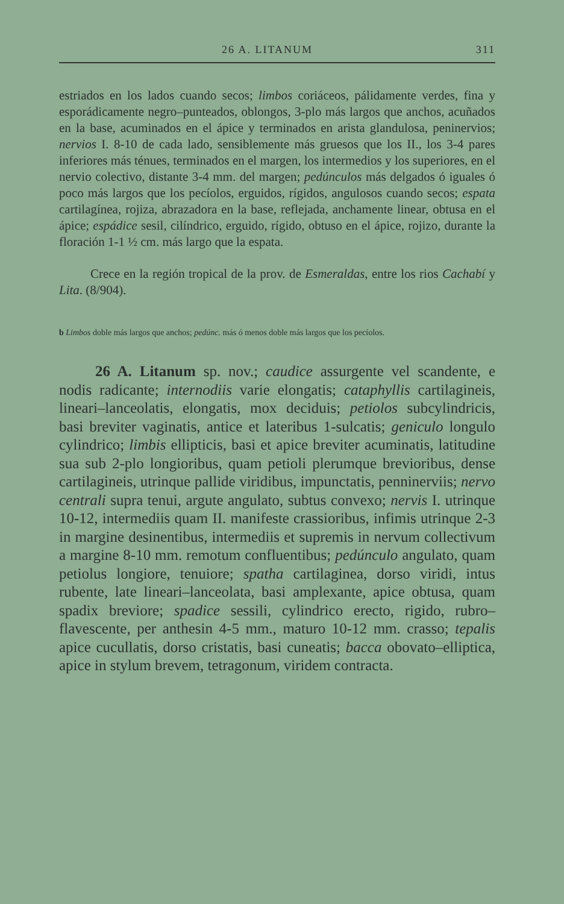26 A. LITANUM 311
estriados en los lados cuando secos; limbos coriáceos, pálidamente verdes, fina y esporádicamente negro–punteados, oblongos, 3-plo más largos que anchos, acuñados en la base, acuminados en el ápice y terminados en arista glandulosa, peninervios; nervios I. 8-10 de cada lado, sensiblemente más gruesos que los II., los 3-4 pares inferiores más ténues, terminados en el margen, los intermedios y los superiores, en el nervio colectivo, distante 3-4 mm. del margen; pedúnculos más delgados ó iguales ó poco más largos que los pecíolos, erguidos, rígidos, angulosos cuando secos; espata cartilagínea, rojiza, abrazadora en la base, reflejada, anchamente linear, obtusa en el ápice; espádice sesil, cilíndrico, erguido, rígido, obtuso en el ápice, rojizo, durante la floración 1-1 ½ cm. más largo que la espata.
Crece en la región tropical de la prov. de Esmeraldas, entre los rios Cachabí y Lita. (8/904).
b Limbos doble más largos que anchos; pedúnc. más ó menos doble más largos que los pecíolos.
26 A. Litanum sp. nov.; caudice assurgente vel scandente, e nodis radicante; internodiis varie elongatis; cataphyllis cartilagineis, lineari–lanceolatis, elongatis, mox deciduis; petiolos subcylindricis, basi breviter vaginatis, antice et lateribus 1-sulcatis; geniculo longulo cylindrico; limbis ellipticis, basi et apice breviter acuminatis, latitudine sua sub 2-plo longioribus, quam petioli plerumque brevioribus, dense cartilagineis, utrinque pallide viridibus, impunctatis, penninerviis; nervo centrali supra tenui, argute angulato, subtus convexo; nervis I. utrinque 10-12, intermediis quam II. manifeste crassioribus, infimis utrinque 2-3 in margine desinentibus, intermediis et supremis in nervum collectivum a margine 8-10 mm. remotum confluentibus; pedúnculo angulato, quam petiolus longiore, tenuiore; spatha cartilaginea, dorso viridi, intus rubente, late lineari–lanceolata, basi amplexante, apice obtusa, quam spadix breviore; spadice sessili, cylindrico erecto, rigido, rubro–flavescente, per anthesin 4-5 mm., maturo 10-12 mm. crasso; tepalis apice cucullatis, dorso cristatis, basi cuneatis; bacca obovato–elliptica, apice in stylum brevem, tetragonum, viridem contracta.